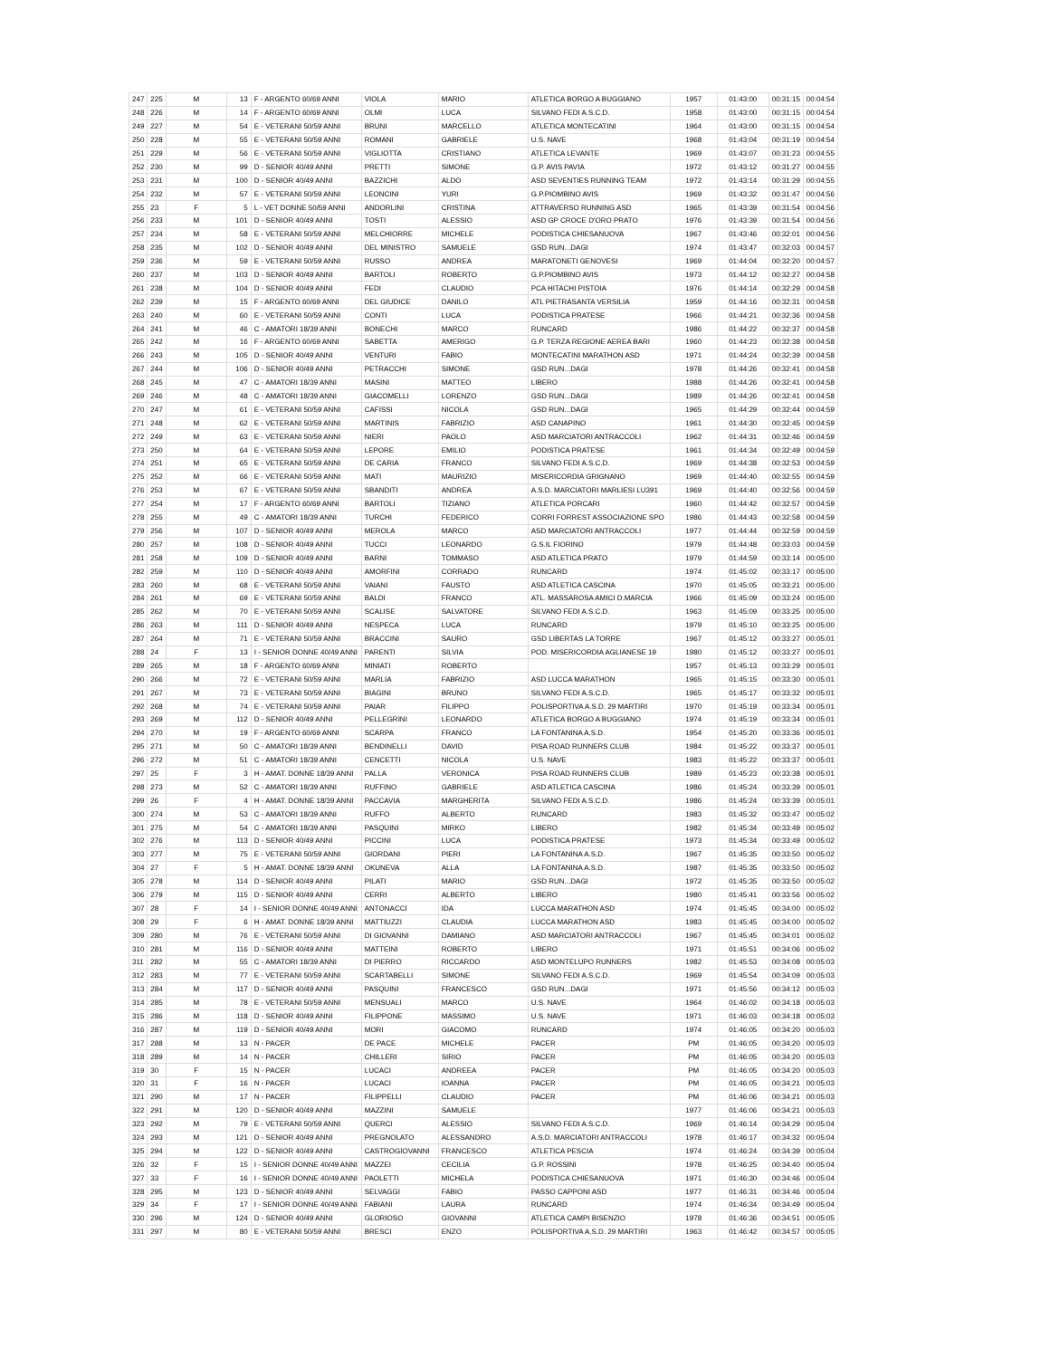| 247 | 225 | M | 13 | F - ARGENTO 60/69 ANNI | VIOLA | MARIO | ATLETICA BORGO A BUGGIANO | 1957 | 01:43:00 | 00:31:15 | 00:04:54 |
| 248 | 226 | M | 14 | F - ARGENTO 60/69 ANNI | OLMI | LUCA | SILVANO FEDI A.S.C.D. | 1958 | 01:43:00 | 00:31:15 | 00:04:54 |
| 249 | 227 | M | 54 | E - VETERANI 50/59 ANNI | BRUNI | MARCELLO | ATLETICA MONTECATINI | 1964 | 01:43:00 | 00:31:15 | 00:04:54 |
| 250 | 228 | M | 55 | E - VETERANI 50/59 ANNI | ROMANI | GABRIELE | U.S. NAVE | 1968 | 01:43:04 | 00:31:19 | 00:04:54 |
| 251 | 229 | M | 56 | E - VETERANI 50/59 ANNI | VIGLIOTTA | CRISTIANO | ATLETICA LEVANTE | 1969 | 01:43:07 | 00:31:23 | 00:04:55 |
| 252 | 230 | M | 99 | D - SENIOR 40/49 ANNI | PRETTI | SIMONE | G.P. AVIS PAVIA | 1972 | 01:43:12 | 00:31:27 | 00:04:55 |
| 253 | 231 | M | 100 | D - SENIOR 40/49 ANNI | BAZZICHI | ALDO | ASD SEVENTIES RUNNING TEAM | 1972 | 01:43:14 | 00:31:29 | 00:04:55 |
| 254 | 232 | M | 57 | E - VETERANI 50/59 ANNI | LEONCINI | YURI | G.P.PIOMBINO AVIS | 1969 | 01:43:32 | 00:31:47 | 00:04:56 |
| 255 | 23 | F | 5 | L - VET DONNE 50/59 ANNI | ANDORLINI | CRISTINA | ATTRAVERSO RUNNING ASD | 1965 | 01:43:39 | 00:31:54 | 00:04:56 |
| 256 | 233 | M | 101 | D - SENIOR 40/49 ANNI | TOSTI | ALESSIO | ASD GP CROCE D'ORO PRATO | 1976 | 01:43:39 | 00:31:54 | 00:04:56 |
| 257 | 234 | M | 58 | E - VETERANI 50/59 ANNI | MELCHIORRE | MICHELE | PODISTICA CHIESANUOVA | 1967 | 01:43:46 | 00:32:01 | 00:04:56 |
| 258 | 235 | M | 102 | D - SENIOR 40/49 ANNI | DEL MINISTRO | SAMUELE | GSD RUN...DAGI | 1974 | 01:43:47 | 00:32:03 | 00:04:57 |
| 259 | 236 | M | 59 | E - VETERANI 50/59 ANNI | RUSSO | ANDREA | MARATONETI GENOVESI | 1969 | 01:44:04 | 00:32:20 | 00:04:57 |
| 260 | 237 | M | 103 | D - SENIOR 40/49 ANNI | BARTOLI | ROBERTO | G.P.PIOMBINO AVIS | 1973 | 01:44:12 | 00:32:27 | 00:04:58 |
| 261 | 238 | M | 104 | D - SENIOR 40/49 ANNI | FEDI | CLAUDIO | PCA HITACHI PISTOIA | 1976 | 01:44:14 | 00:32:29 | 00:04:58 |
| 262 | 239 | M | 15 | F - ARGENTO 60/69 ANNI | DEL GIUDICE | DANILO | ATL PIETRASANTA VERSILIA | 1959 | 01:44:16 | 00:32:31 | 00:04:58 |
| 263 | 240 | M | 60 | E - VETERANI 50/59 ANNI | CONTI | LUCA | PODISTICA PRATESE | 1966 | 01:44:21 | 00:32:36 | 00:04:58 |
| 264 | 241 | M | 46 | C - AMATORI 18/39 ANNI | BONECHI | MARCO | RUNCARD | 1986 | 01:44:22 | 00:32:37 | 00:04:58 |
| 265 | 242 | M | 16 | F - ARGENTO 60/69 ANNI | SABETTA | AMERIGO | G.P. TERZA REGIONE AEREA BARI | 1960 | 01:44:23 | 00:32:38 | 00:04:58 |
| 266 | 243 | M | 105 | D - SENIOR 40/49 ANNI | VENTURI | FABIO | MONTECATINI MARATHON ASD | 1971 | 01:44:24 | 00:32:39 | 00:04:58 |
| 267 | 244 | M | 106 | D - SENIOR 40/49 ANNI | PETRACCHI | SIMONE | GSD RUN...DAGI | 1978 | 01:44:26 | 00:32:41 | 00:04:58 |
| 268 | 245 | M | 47 | C - AMATORI 18/39 ANNI | MASINI | MATTEO | LIBERO | 1988 | 01:44:26 | 00:32:41 | 00:04:58 |
| 269 | 246 | M | 48 | C - AMATORI 18/39 ANNI | GIACOMELLI | LORENZO | GSD RUN...DAGI | 1989 | 01:44:26 | 00:32:41 | 00:04:58 |
| 270 | 247 | M | 61 | E - VETERANI 50/59 ANNI | CAFISSI | NICOLA | GSD RUN...DAGI | 1965 | 01:44:29 | 00:32:44 | 00:04:59 |
| 271 | 248 | M | 62 | E - VETERANI 50/59 ANNI | MARTINIS | FABRIZIO | ASD CANAPINO | 1961 | 01:44:30 | 00:32:45 | 00:04:59 |
| 272 | 249 | M | 63 | E - VETERANI 50/59 ANNI | NIERI | PAOLO | ASD MARCIATORI ANTRACCOLI | 1962 | 01:44:31 | 00:32:46 | 00:04:59 |
| 273 | 250 | M | 64 | E - VETERANI 50/59 ANNI | LEPORE | EMILIO | PODISTICA PRATESE | 1961 | 01:44:34 | 00:32:49 | 00:04:59 |
| 274 | 251 | M | 65 | E - VETERANI 50/59 ANNI | DE CARIA | FRANCO | SILVANO FEDI A.S.C.D. | 1969 | 01:44:38 | 00:32:53 | 00:04:59 |
| 275 | 252 | M | 66 | E - VETERANI 50/59 ANNI | MATI | MAURIZIO | MISERICORDIA GRIGNANO | 1969 | 01:44:40 | 00:32:55 | 00:04:59 |
| 276 | 253 | M | 67 | E - VETERANI 50/59 ANNI | SBANDITI | ANDREA | A.S.D. MARCIATORI MARLIESI LU391 | 1969 | 01:44:40 | 00:32:56 | 00:04:59 |
| 277 | 254 | M | 17 | F - ARGENTO 60/69 ANNI | BARTOLI | TIZIANO | ATLETICA PORCARI | 1960 | 01:44:42 | 00:32:57 | 00:04:59 |
| 278 | 255 | M | 49 | C - AMATORI 18/39 ANNI | TURCHI | FEDERICO | CORRI FORREST ASSOCIAZIONE SPO | 1986 | 01:44:43 | 00:32:58 | 00:04:59 |
| 279 | 256 | M | 107 | D - SENIOR 40/49 ANNI | MEROLA | MARCO | ASD MARCIATORI ANTRACCOLI | 1977 | 01:44:44 | 00:32:59 | 00:04:59 |
| 280 | 257 | M | 108 | D - SENIOR 40/49 ANNI | TUCCI | LEONARDO | G.S.IL FIORINO | 1979 | 01:44:48 | 00:33:03 | 00:04:59 |
| 281 | 258 | M | 109 | D - SENIOR 40/49 ANNI | BARNI | TOMMASO | ASD ATLETICA PRATO | 1979 | 01:44:59 | 00:33:14 | 00:05:00 |
| 282 | 259 | M | 110 | D - SENIOR 40/49 ANNI | AMORFINI | CORRADO | RUNCARD | 1974 | 01:45:02 | 00:33:17 | 00:05:00 |
| 283 | 260 | M | 68 | E - VETERANI 50/59 ANNI | VAIANI | FAUSTO | ASD ATLETICA CASCINA | 1970 | 01:45:05 | 00:33:21 | 00:05:00 |
| 284 | 261 | M | 69 | E - VETERANI 50/59 ANNI | BALDI | FRANCO | ATL. MASSAROSA AMICI D.MARCIA | 1966 | 01:45:09 | 00:33:24 | 00:05:00 |
| 285 | 262 | M | 70 | E - VETERANI 50/59 ANNI | SCALISE | SALVATORE | SILVANO FEDI A.S.C.D. | 1963 | 01:45:09 | 00:33:25 | 00:05:00 |
| 286 | 263 | M | 111 | D - SENIOR 40/49 ANNI | NESPECA | LUCA | RUNCARD | 1979 | 01:45:10 | 00:33:25 | 00:05:00 |
| 287 | 264 | M | 71 | E - VETERANI 50/59 ANNI | BRACCINI | SAURO | GSD LIBERTAS LA TORRE | 1967 | 01:45:12 | 00:33:27 | 00:05:01 |
| 288 | 24 | F | 13 | I - SENIOR DONNE 40/49 ANNI | PARENTI | SILVIA | POD. MISERICORDIA AGLIANESE 19 | 1980 | 01:45:12 | 00:33:27 | 00:05:01 |
| 289 | 265 | M | 18 | F - ARGENTO 60/69 ANNI | MINIATI | ROBERTO | | 1957 | 01:45:13 | 00:33:29 | 00:05:01 |
| 290 | 266 | M | 72 | E - VETERANI 50/59 ANNI | MARLIA | FABRIZIO | ASD LUCCA MARATHON | 1965 | 01:45:15 | 00:33:30 | 00:05:01 |
| 291 | 267 | M | 73 | E - VETERANI 50/59 ANNI | BIAGINI | BRUNO | SILVANO FEDI A.S.C.D. | 1965 | 01:45:17 | 00:33:32 | 00:05:01 |
| 292 | 268 | M | 74 | E - VETERANI 50/59 ANNI | PAIAR | FILIPPO | POLISPORTIVA A.S.D. 29 MARTIRI | 1970 | 01:45:19 | 00:33:34 | 00:05:01 |
| 293 | 269 | M | 112 | D - SENIOR 40/49 ANNI | PELLEGRINI | LEONARDO | ATLETICA BORGO A BUGGIANO | 1974 | 01:45:19 | 00:33:34 | 00:05:01 |
| 294 | 270 | M | 19 | F - ARGENTO 60/69 ANNI | SCARPA | FRANCO | LA FONTANINA A.S.D. | 1954 | 01:45:20 | 00:33:36 | 00:05:01 |
| 295 | 271 | M | 50 | C - AMATORI 18/39 ANNI | BENDINELLI | DAVID | PISA ROAD RUNNERS CLUB | 1984 | 01:45:22 | 00:33:37 | 00:05:01 |
| 296 | 272 | M | 51 | C - AMATORI 18/39 ANNI | CENCETTI | NICOLA | U.S. NAVE | 1983 | 01:45:22 | 00:33:37 | 00:05:01 |
| 297 | 25 | F | 3 | H - AMAT. DONNE 18/39 ANNI | PALLA | VERONICA | PISA ROAD RUNNERS CLUB | 1989 | 01:45:23 | 00:33:38 | 00:05:01 |
| 298 | 273 | M | 52 | C - AMATORI 18/39 ANNI | RUFFINO | GABRIELE | ASD ATLETICA CASCINA | 1986 | 01:45:24 | 00:33:39 | 00:05:01 |
| 299 | 26 | F | 4 | H - AMAT. DONNE 18/39 ANNI | PACCAVIA | MARGHERITA | SILVANO FEDI A.S.C.D. | 1986 | 01:45:24 | 00:33:39 | 00:05:01 |
| 300 | 274 | M | 53 | C - AMATORI 18/39 ANNI | RUFFO | ALBERTO | RUNCARD | 1983 | 01:45:32 | 00:33:47 | 00:05:02 |
| 301 | 275 | M | 54 | C - AMATORI 18/39 ANNI | PASQUINI | MIRKO | LIBERO | 1982 | 01:45:34 | 00:33:49 | 00:05:02 |
| 302 | 276 | M | 113 | D - SENIOR 40/49 ANNI | PICCINI | LUCA | PODISTICA PRATESE | 1973 | 01:45:34 | 00:33:49 | 00:05:02 |
| 303 | 277 | M | 75 | E - VETERANI 50/59 ANNI | GIORDANI | PIERI | LA FONTANINA A.S.D. | 1967 | 01:45:35 | 00:33:50 | 00:05:02 |
| 304 | 27 | F | 5 | H - AMAT. DONNE 18/39 ANNI | OKUNEVA | ALLA | LA FONTANINA A.S.D. | 1987 | 01:45:35 | 00:33:50 | 00:05:02 |
| 305 | 278 | M | 114 | D - SENIOR 40/49 ANNI | PILATI | MARIO | GSD RUN...DAGI | 1972 | 01:45:35 | 00:33:50 | 00:05:02 |
| 306 | 279 | M | 115 | D - SENIOR 40/49 ANNI | CERRI | ALBERTO | LIBERO | 1980 | 01:45:41 | 00:33:56 | 00:05:02 |
| 307 | 28 | F | 14 | I - SENIOR DONNE 40/49 ANNI | ANTONACCI | IDA | LUCCA MARATHON ASD | 1974 | 01:45:45 | 00:34:00 | 00:05:02 |
| 308 | 29 | F | 6 | H - AMAT. DONNE 18/39 ANNI | MATTIUZZI | CLAUDIA | LUCCA MARATHON ASD | 1983 | 01:45:45 | 00:34:00 | 00:05:02 |
| 309 | 280 | M | 76 | E - VETERANI 50/59 ANNI | DI GIOVANNI | DAMIANO | ASD MARCIATORI ANTRACCOLI | 1967 | 01:45:45 | 00:34:01 | 00:05:02 |
| 310 | 281 | M | 116 | D - SENIOR 40/49 ANNI | MATTEINI | ROBERTO | LIBERO | 1971 | 01:45:51 | 00:34:06 | 00:05:02 |
| 311 | 282 | M | 55 | C - AMATORI 18/39 ANNI | DI PIERRO | RICCARDO | ASD MONTELUPO RUNNERS | 1982 | 01:45:53 | 00:34:08 | 00:05:03 |
| 312 | 283 | M | 77 | E - VETERANI 50/59 ANNI | SCARTABELLI | SIMONE | SILVANO FEDI A.S.C.D. | 1969 | 01:45:54 | 00:34:09 | 00:05:03 |
| 313 | 284 | M | 117 | D - SENIOR 40/49 ANNI | PASQUINI | FRANCESCO | GSD RUN...DAGI | 1971 | 01:45:56 | 00:34:12 | 00:05:03 |
| 314 | 285 | M | 78 | E - VETERANI 50/59 ANNI | MENSUALI | MARCO | U.S. NAVE | 1964 | 01:46:02 | 00:34:18 | 00:05:03 |
| 315 | 286 | M | 118 | D - SENIOR 40/49 ANNI | FILIPPONE | MASSIMO | U.S. NAVE | 1971 | 01:46:03 | 00:34:18 | 00:05:03 |
| 316 | 287 | M | 119 | D - SENIOR 40/49 ANNI | MORI | GIACOMO | RUNCARD | 1974 | 01:46:05 | 00:34:20 | 00:05:03 |
| 317 | 288 | M | 13 | N - PACER | DE PACE | MICHELE | PACER | PM | 01:46:05 | 00:34:20 | 00:05:03 |
| 318 | 289 | M | 14 | N - PACER | CHILLERI | SIRIO | PACER | PM | 01:46:05 | 00:34:20 | 00:05:03 |
| 319 | 30 | F | 15 | N - PACER | LUCACI | ANDREEA | PACER | PM | 01:46:05 | 00:34:20 | 00:05:03 |
| 320 | 31 | F | 16 | N - PACER | LUCACI | IOANNA | PACER | PM | 01:46:05 | 00:34:21 | 00:05:03 |
| 321 | 290 | M | 17 | N - PACER | FILIPPELLI | CLAUDIO | PACER | PM | 01:46:06 | 00:34:21 | 00:05:03 |
| 322 | 291 | M | 120 | D - SENIOR 40/49 ANNI | MAZZINI | SAMUELE | | 1977 | 01:46:06 | 00:34:21 | 00:05:03 |
| 323 | 292 | M | 79 | E - VETERANI 50/59 ANNI | QUERCI | ALESSIO | SILVANO FEDI A.S.C.D. | 1969 | 01:46:14 | 00:34:29 | 00:05:04 |
| 324 | 293 | M | 121 | D - SENIOR 40/49 ANNI | PREGNOLATO | ALESSANDRO | A.S.D. MARCIATORI ANTRACCOLI | 1978 | 01:46:17 | 00:34:32 | 00:05:04 |
| 325 | 294 | M | 122 | D - SENIOR 40/49 ANNI | CASTROGIOVANNI | FRANCESCO | ATLETICA PESCIA | 1974 | 01:46:24 | 00:34:39 | 00:05:04 |
| 326 | 32 | F | 15 | I - SENIOR DONNE 40/49 ANNI | MAZZEI | CECILIA | G.P. ROSSINI | 1978 | 01:46:25 | 00:34:40 | 00:05:04 |
| 327 | 33 | F | 16 | I - SENIOR DONNE 40/49 ANNI | PAOLETTI | MICHELA | PODISTICA CHIESANUOVA | 1971 | 01:46:30 | 00:34:46 | 00:05:04 |
| 328 | 295 | M | 123 | D - SENIOR 40/49 ANNI | SELVAGGI | FABIO | PASSO CAPPONI ASD | 1977 | 01:46:31 | 00:34:46 | 00:05:04 |
| 329 | 34 | F | 17 | I - SENIOR DONNE 40/49 ANNI | FABIANI | LAURA | RUNCARD | 1974 | 01:46:34 | 00:34:49 | 00:05:04 |
| 330 | 296 | M | 124 | D - SENIOR 40/49 ANNI | GLORIOSO | GIOVANNI | ATLETICA CAMPI BISENZIO | 1978 | 01:46:36 | 00:34:51 | 00:05:05 |
| 331 | 297 | M | 80 | E - VETERANI 50/59 ANNI | BRESCI | ENZO | POLISPORTIVA A.S.D. 29 MARTIRI | 1963 | 01:46:42 | 00:34:57 | 00:05:05 |